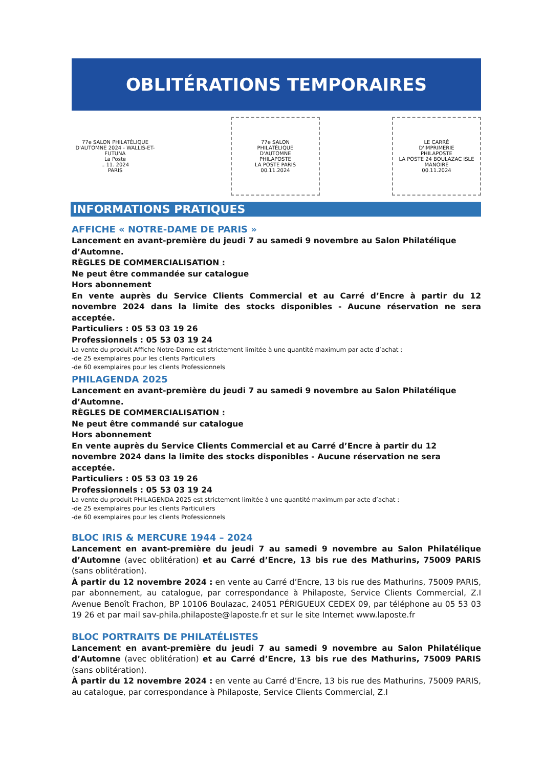OBLITÉRATIONS TEMPORAIRES
77e SALON PHILATÉLIQUE D'AUTOMNE 2024 - WALLIS-ET-FUTUNA
La Poste
.. 11. 2024
PARIS
77e SALON
PHILATÉLIQUE
D'AUTOMNE
PHILAPOSTE
LA POSTE PARIS
00.11.2024
LE CARRÉ
D'IMPRIMERIE
PHILAPOSTE
LA POSTE 24 BOULAZAC ISLE MANOIRE
00.11.2024
INFORMATIONS PRATIQUES
AFFICHE « NOTRE-DAME DE PARIS »
Lancement en avant-première du jeudi 7 au samedi 9 novembre au Salon Philatélique d’Automne.
RÈGLES DE COMMERCIALISATION :
Ne peut être commandée sur catalogue
Hors abonnement
En vente auprès du Service Clients Commercial et au Carré d’Encre à partir du 12 novembre 2024 dans la limite des stocks disponibles - Aucune réservation ne sera acceptée.
Particuliers : 05 53 03 19 26
Professionnels : 05 53 03 19 24
La vente du produit Affiche Notre-Dame est strictement limitée à une quantité maximum par acte d’achat :
-de 25 exemplaires pour les clients Particuliers
-de 60 exemplaires pour les clients Professionnels
PHILAGENDA 2025
Lancement en avant-première du jeudi 7 au samedi 9 novembre au Salon Philatélique d’Automne.
RÈGLES DE COMMERCIALISATION :
Ne peut être commandé sur catalogue
Hors abonnement
En vente auprès du Service Clients Commercial et au Carré d’Encre à partir du 12 novembre 2024 dans la limite des stocks disponibles - Aucune réservation ne sera acceptée.
Particuliers : 05 53 03 19 26
Professionnels : 05 53 03 19 24
La vente du produit PHILAGENDA 2025 est strictement limitée à une quantité maximum par acte d’achat :
-de 25 exemplaires pour les clients Particuliers
-de 60 exemplaires pour les clients Professionnels
BLOC IRIS & MERCURE 1944 – 2024
Lancement en avant-première du jeudi 7 au samedi 9 novembre au Salon Philatélique d’Automne (avec oblitération) et au Carré d’Encre, 13 bis rue des Mathurins, 75009 PARIS (sans oblitération).
À partir du 12 novembre 2024 : en vente au Carré d’Encre, 13 bis rue des Mathurins, 75009 PARIS, par abonnement, au catalogue, par correspondance à Philaposte, Service Clients Commercial, Z.I Avenue Benoît Frachon, BP 10106 Boulazac, 24051 PÉRIGUEUX CEDEX 09, par téléphone au 05 53 03 19 26 et par mail sav-phila.philaposte@laposte.fr et sur le site Internet www.laposte.fr
BLOC PORTRAITS DE PHILATÉLISTES
Lancement en avant-première du jeudi 7 au samedi 9 novembre au Salon Philatélique d’Automne (avec oblitération) et au Carré d’Encre, 13 bis rue des Mathurins, 75009 PARIS (sans oblitération).
À partir du 12 novembre 2024 : en vente au Carré d’Encre, 13 bis rue des Mathurins, 75009 PARIS, au catalogue, par correspondance à Philaposte, Service Clients Commercial, Z.I